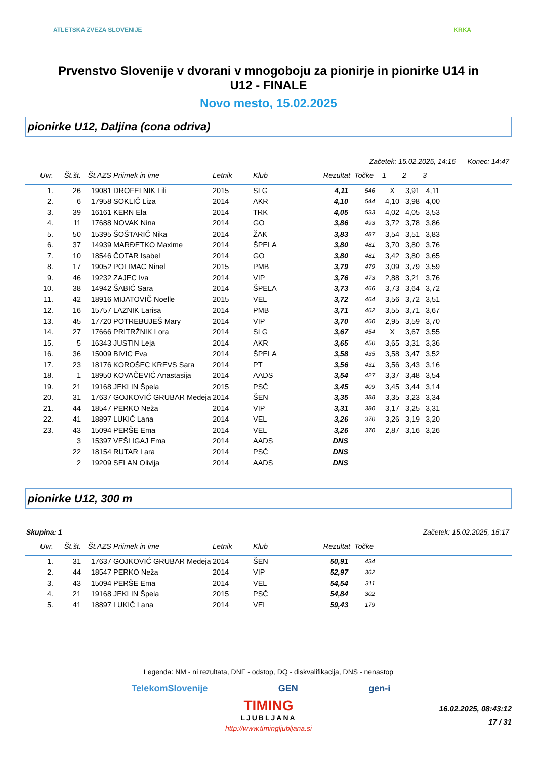ATLETSKA ZVEZA SLOVENIJE KRKA
Prvenstvo Slovenije v dvorani v mnogoboju za pionirje in pionirke U14 in U12 - FINALE
Novo mesto, 15.02.2025
pionirke U12, Daljina (cona odriva)
Začetek: 15.02.2025, 14:16 Konec: 14:47
| Uvr. | Št.št. | Št.AZS | Priimek in ime | Letnik | Klub | Rezultat | Točke | 1 | 2 | 3 | |
| --- | --- | --- | --- | --- | --- | --- | --- | --- | --- | --- | --- |
| 1. | 26 | 19081 | DROFELNIK Lili | 2015 | SLG | 4,11 | 546 | X | 3,91 | 4,11 | |
| 2. | 6 | 17958 | SOKLIČ Liza | 2014 | AKR | 4,10 | 544 | 4,10 | 3,98 | 4,00 | |
| 3. | 39 | 16161 | KERN Ela | 2014 | TRK | 4,05 | 533 | 4,02 | 4,05 | 3,53 | |
| 4. | 11 | 17688 | NOVAK Nina | 2014 | GO | 3,86 | 493 | 3,72 | 3,78 | 3,86 | |
| 5. | 50 | 15395 | ŠOŠTARIČ Nika | 2014 | ŽAK | 3,83 | 487 | 3,54 | 3,51 | 3,83 | |
| 6. | 37 | 14939 | MARĐETKO Maxime | 2014 | ŠPELA | 3,80 | 481 | 3,70 | 3,80 | 3,76 | |
| 7. | 10 | 18546 | ČOTAR Isabel | 2014 | GO | 3,80 | 481 | 3,42 | 3,80 | 3,65 | |
| 8. | 17 | 19052 | POLIMAC Ninel | 2015 | PMB | 3,79 | 479 | 3,09 | 3,79 | 3,59 | |
| 9. | 46 | 19232 | ZAJEC Iva | 2014 | VIP | 3,76 | 473 | 2,88 | 3,21 | 3,76 | |
| 10. | 38 | 14942 | ŠABIĆ Sara | 2014 | ŠPELA | 3,73 | 466 | 3,73 | 3,64 | 3,72 | |
| 11. | 42 | 18916 | MIJATOVIČ Noelle | 2015 | VEL | 3,72 | 464 | 3,56 | 3,72 | 3,51 | |
| 12. | 16 | 15757 | LAZNIK Larisa | 2014 | PMB | 3,71 | 462 | 3,55 | 3,71 | 3,67 | |
| 13. | 45 | 17720 | POTREBUJEŠ Mary | 2014 | VIP | 3,70 | 460 | 2,95 | 3,59 | 3,70 | |
| 14. | 27 | 17666 | PRITRŽNIK Lora | 2014 | SLG | 3,67 | 454 | X | 3,67 | 3,55 | |
| 15. | 5 | 16343 | JUSTIN Leja | 2014 | AKR | 3,65 | 450 | 3,65 | 3,31 | 3,36 | |
| 16. | 36 | 15009 | BIVIC Eva | 2014 | ŠPELA | 3,58 | 435 | 3,58 | 3,47 | 3,52 | |
| 17. | 23 | 18176 | KOROŠEC KREVS Sara | 2014 | PT | 3,56 | 431 | 3,56 | 3,43 | 3,16 | |
| 18. | 1 | 18950 | KOVAČEVIĆ Anastasija | 2014 | AADS | 3,54 | 427 | 3,37 | 3,48 | 3,54 | |
| 19. | 21 | 19168 | JEKLIN Špela | 2015 | PSČ | 3,45 | 409 | 3,45 | 3,44 | 3,14 | |
| 20. | 31 | 17637 | GOJKOVIĆ GRUBAR Medeja | 2014 | ŠEN | 3,35 | 388 | 3,35 | 3,23 | 3,34 | |
| 21. | 44 | 18547 | PERKO Neža | 2014 | VIP | 3,31 | 380 | 3,17 | 3,25 | 3,31 | |
| 22. | 41 | 18897 | LUKIČ Lana | 2014 | VEL | 3,26 | 370 | 3,26 | 3,19 | 3,20 | |
| 23. | 43 | 15094 | PERŠE Ema | 2014 | VEL | 3,26 | 370 | 2,87 | 3,16 | 3,26 | |
| | 3 | 15397 | VEŠLIGAJ Ema | 2014 | AADS | DNS | | | | | |
| | 22 | 18154 | RUTAR Lara | 2014 | PSČ | DNS | | | | | |
| | 2 | 19209 | SELAN Olivija | 2014 | AADS | DNS | | | | | |
pionirke U12, 300 m
Skupina: 1 Začetek: 15.02.2025, 15:17
| Uvr. | Št.št. | Št.AZS | Priimek in ime | Letnik | Klub | Rezultat | Točke | |
| --- | --- | --- | --- | --- | --- | --- | --- | --- |
| 1. | 31 | 17637 | GOJKOVIĆ GRUBAR Medeja | 2014 | ŠEN | 50,91 | 434 | |
| 2. | 44 | 18547 | PERKO Neža | 2014 | VIP | 52,97 | 362 | |
| 3. | 43 | 15094 | PERŠE Ema | 2014 | VEL | 54,54 | 311 | |
| 4. | 21 | 19168 | JEKLIN Špela | 2015 | PSČ | 54,84 | 302 | |
| 5. | 41 | 18897 | LUKIČ Lana | 2014 | VEL | 59,43 | 179 | |
Legenda: NM - ni rezultata, DNF - odstop, DQ - diskvalifikacija, DNS - nenastop
TelekomSlovenije GEN gen-i
TIMING
LJUBLJANA
http://www.timingljubljana.si
16.02.2025, 08:43:12
17 / 31